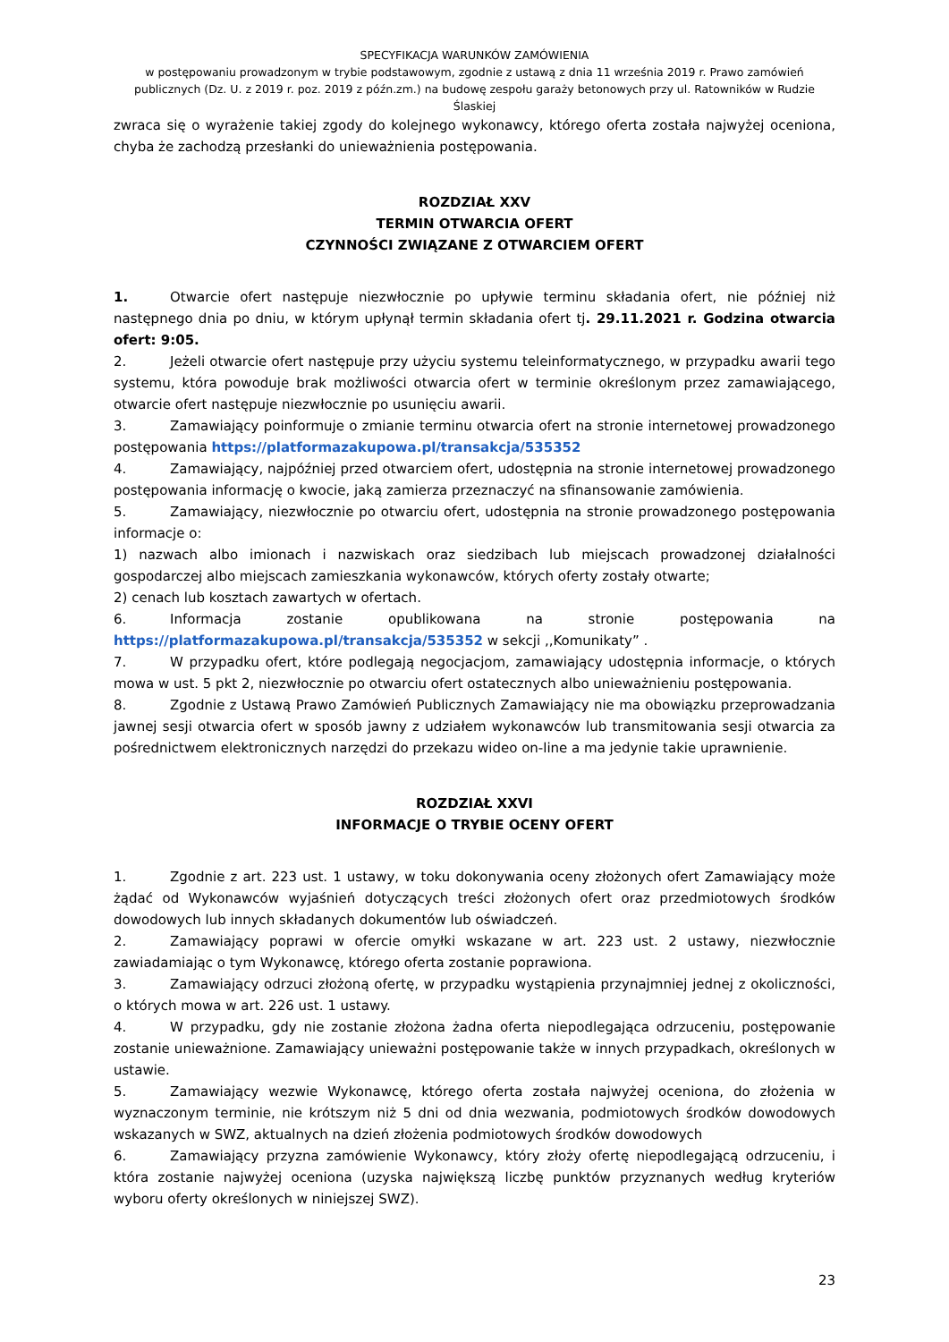SPECYFIKACJA WARUNKÓW ZAMÓWIENIA
w postępowaniu prowadzonym w trybie podstawowym, zgodnie z ustawą z dnia 11 września 2019 r. Prawo zamówień publicznych (Dz. U. z 2019 r. poz. 2019 z późn.zm.) na budowę zespołu garaży betonowych przy ul. Ratowników w Rudzie Ślaskiej
zwraca się o wyrażenie takiej zgody do kolejnego wykonawcy, którego oferta została najwyżej oceniona, chyba że zachodzą przesłanki do unieważnienia postępowania.
ROZDZIAŁ XXV
TERMIN OTWARCIA OFERT
CZYNNOŚCI ZWIĄZANE Z OTWARCIEM OFERT
1. Otwarcie ofert następuje niezwłocznie po upływie terminu składania ofert, nie później niż następnego dnia po dniu, w którym upłynął termin składania ofert tj. 29.11.2021 r. Godzina otwarcia ofert: 9:05.
2. Jeżeli otwarcie ofert następuje przy użyciu systemu teleinformatycznego, w przypadku awarii tego systemu, która powoduje brak możliwości otwarcia ofert w terminie określonym przez zamawiającego, otwarcie ofert następuje niezwłocznie po usunięciu awarii.
3. Zamawiający poinformuje o zmianie terminu otwarcia ofert na stronie internetowej prowadzonego postępowania https://platformazakupowa.pl/transakcja/535352
4. Zamawiający, najpóźniej przed otwarciem ofert, udostępnia na stronie internetowej prowadzonego postępowania informację o kwocie, jaką zamierza przeznaczyć na sfinansowanie zamówienia.
5. Zamawiający, niezwłocznie po otwarciu ofert, udostępnia na stronie prowadzonego postępowania informacje o:
1) nazwach albo imionach i nazwiskach oraz siedzibach lub miejscach prowadzonej działalności gospodarczej albo miejscach zamieszkania wykonawców, których oferty zostały otwarte;
2) cenach lub kosztach zawartych w ofertach.
6. Informacja zostanie opublikowana na stronie postępowania na https://platformazakupowa.pl/transakcja/535352 w sekcji ,,Komunikaty” .
7. W przypadku ofert, które podlegają negocjacjom, zamawiający udostępnia informacje, o których mowa w ust. 5 pkt 2, niezwłocznie po otwarciu ofert ostatecznych albo unieważnieniu postępowania.
8. Zgodnie z Ustawą Prawo Zamówień Publicznych Zamawiający nie ma obowiązku przeprowadzania jawnej sesji otwarcia ofert w sposób jawny z udziałem wykonawców lub transmitowania sesji otwarcia za pośrednictwem elektronicznych narzędzi do przekazu wideo on-line a ma jedynie takie uprawnienie.
ROZDZIAŁ XXVI
INFORMACJE O TRYBIE OCENY OFERT
1. Zgodnie z art. 223 ust. 1 ustawy, w toku dokonywania oceny złożonych ofert Zamawiający może żądać od Wykonawców wyjaśnień dotyczących treści złożonych ofert oraz przedmiotowych środków dowodowych lub innych składanych dokumentów lub oświadczeń.
2. Zamawiający poprawi w ofercie omyłki wskazane w art. 223 ust. 2 ustawy, niezwłocznie zawiadamiając o tym Wykonawcę, którego oferta zostanie poprawiona.
3. Zamawiający odrzuci złożoną ofertę, w przypadku wystąpienia przynajmniej jednej z okoliczności, o których mowa w art. 226 ust. 1 ustawy.
4. W przypadku, gdy nie zostanie złożona żadna oferta niepodlegająca odrzuceniu, postępowanie zostanie unieważnione. Zamawiający unieważni postępowanie także w innych przypadkach, określonych w ustawie.
5. Zamawiający wezwie Wykonawcę, którego oferta została najwyżej oceniona, do złożenia w wyznaczonym terminie, nie krótszym niż 5 dni od dnia wezwania, podmiotowych środków dowodowych wskazanych w SWZ, aktualnych na dzień złożenia podmiotowych środków dowodowych
6. Zamawiający przyzna zamówienie Wykonawcy, który złoży ofertę niepodlegającą odrzuceniu, i która zostanie najwyżej oceniona (uzyska największą liczbę punktów przyznanych według kryteriów wyboru oferty określonych w niniejszej SWZ).
23